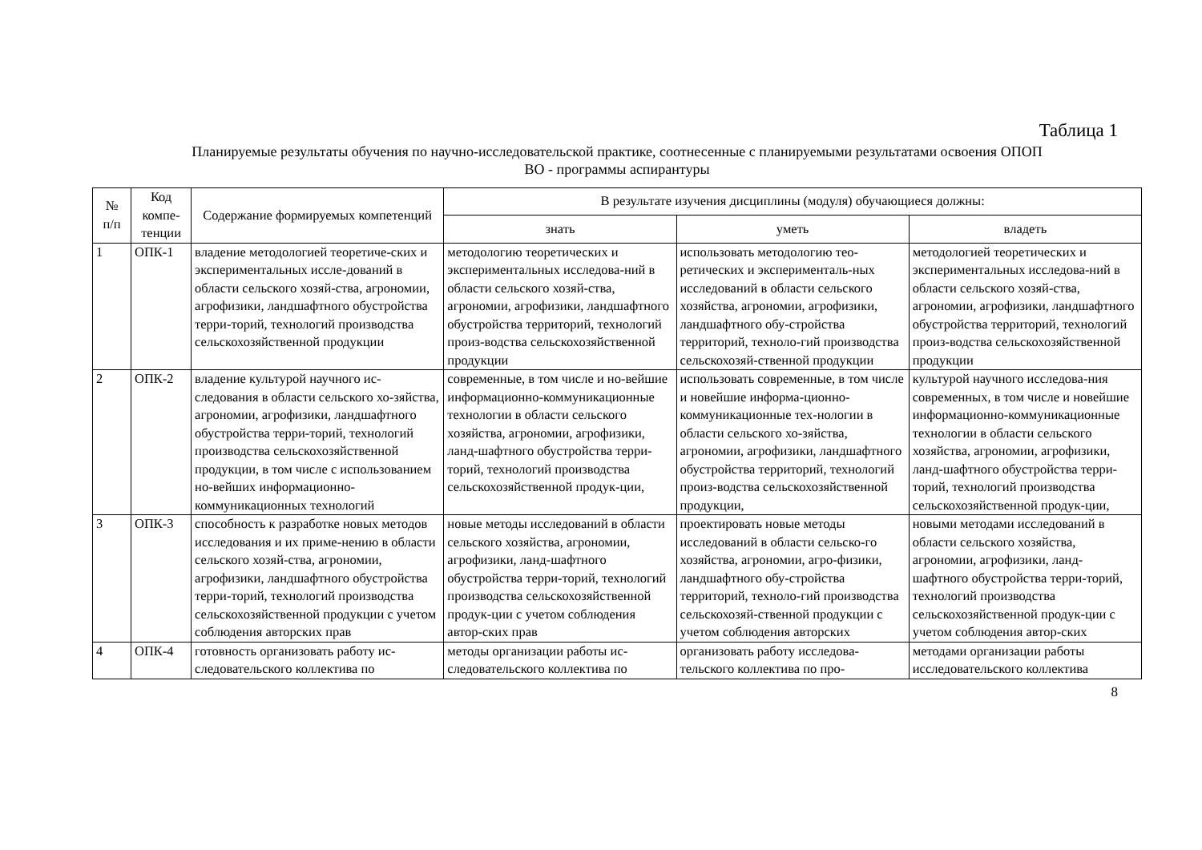Таблица 1
Планируемые результаты обучения по научно-исследовательской практике, соотнесенные с планируемыми результатами освоения ОПОП
ВО - программы аспирантуры
| № п/п | Код компе- тенции | Содержание формируемых компетенций | В результате изучения дисциплины (модуля) обучающиеся должны: | | |
| --- | --- | --- | --- | --- | --- |
| | | | знать | уметь | владеть |
| 1 | ОПК-1 | владение методологией теоретиче-ских и экспериментальных иссле-дований в области сельского хозяй-ства, агрономии, агрофизики, ландшафтного обустройства терри-торий, технологий производства сельскохозяйственной продукции | методологию теоретических и экспериментальных исследова-ний в области сельского хозяй-ства, агрономии, агрофизики, ландшафтного обустройства территорий, технологий произ-водства сельскохозяйственной продукции | использовать методологию тео-ретических и эксперименталь-ных исследований в области сельского хозяйства, агрономии, агрофизики, ландшафтного обу-стройства территорий, техноло-гий производства сельскохозяй-ственной продукции | методологией теоретических и экспериментальных исследова-ний в области сельского хозяй-ства, агрономии, агрофизики, ландшафтного обустройства территорий, технологий произ-водства сельскохозяйственной продукции |
| 2 | ОПК-2 | владение культурой научного ис-следования в области сельского хо-зяйства, агрономии, агрофизики, ландшафтного обустройства терри-торий, технологий производства сельскохозяйственной продукции, в том числе с использованием но-вейших информационно-коммуникационных технологий | современные, в том числе и но-вейшие информационно-коммуникационные технологии в области сельского хозяйства, агрономии, агрофизики, ланд-шафтного обустройства терри-торий, технологий производства сельскохозяйственной продук-ции, | использовать современные, в том числе и новейшие информа-ционно-коммуникационные тех-нологии в области сельского хо-зяйства, агрономии, агрофизики, ландшафтного обустройства территорий, технологий произ-водства сельскохозяйственной продукции, | культурой научного исследова-ния современных, в том числе и новейшие информационно-коммуникационные технологии в области сельского хозяйства, агрономии, агрофизики, ланд-шафтного обустройства терри-торий, технологий производства сельскохозяйственной продук-ции, |
| 3 | ОПК-3 | способность к разработке новых методов исследования и их приме-нению в области сельского хозяй-ства, агрономии, агрофизики, ландшафтного обустройства терри-торий, технологий производства сельскохозяйственной продукции с учетом соблюдения авторских прав | новые методы исследований в области сельского хозяйства, агрономии, агрофизики, ланд-шафтного обустройства терри-торий, технологий производства сельскохозяйственной продук-ции с учетом соблюдения автор-ских прав | проектировать новые методы исследований в области сельско-го хозяйства, агрономии, агро-физики, ландшафтного обу-стройства территорий, техноло-гий производства сельскохозяй-ственной продукции с учетом соблюдения авторских | новыми методами исследований в области сельского хозяйства, агрономии, агрофизики, ланд-шафтного обустройства терри-торий, технологий производства сельскохозяйственной продук-ции с учетом соблюдения автор-ских |
| 4 | ОПК-4 | готовность организовать работу ис-следовательского коллектива по | методы организации работы ис-следовательского коллектива по | организовать работу исследова-тельского коллектива по про- | методами организации работы исследовательского коллектива |
8